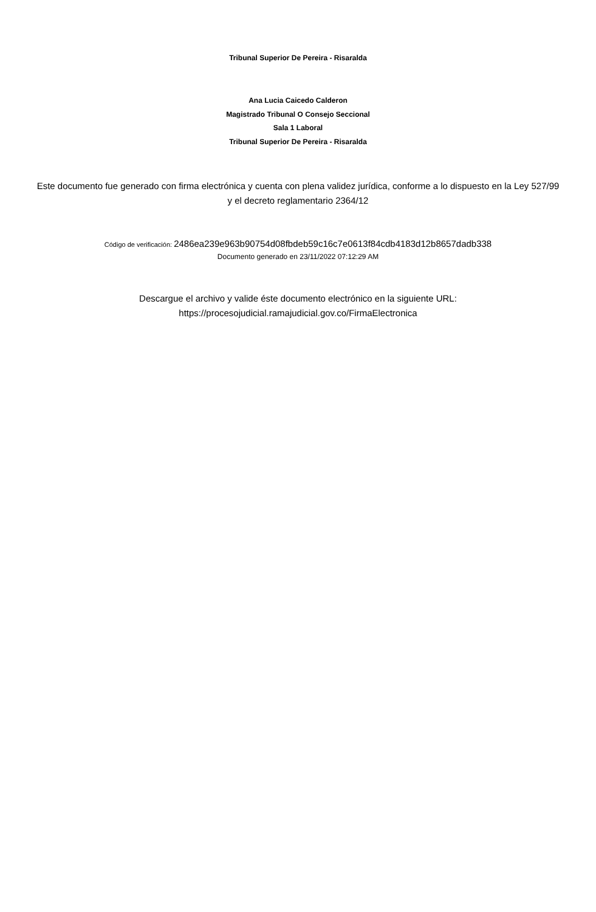Tribunal Superior De Pereira - Risaralda
Ana Lucia Caicedo Calderon
Magistrado Tribunal O Consejo Seccional
Sala 1 Laboral
Tribunal Superior De Pereira - Risaralda
Este documento fue generado con firma electrónica y cuenta con plena validez jurídica, conforme a lo dispuesto en la Ley 527/99 y el decreto reglamentario 2364/12
Código de verificación: 2486ea239e963b90754d08fbdeb59c16c7e0613f84cdb4183d12b8657dadb338
Documento generado en 23/11/2022 07:12:29 AM
Descargue el archivo y valide éste documento electrónico en la siguiente URL:
https://procesojudicial.ramajudicial.gov.co/FirmaElectronica